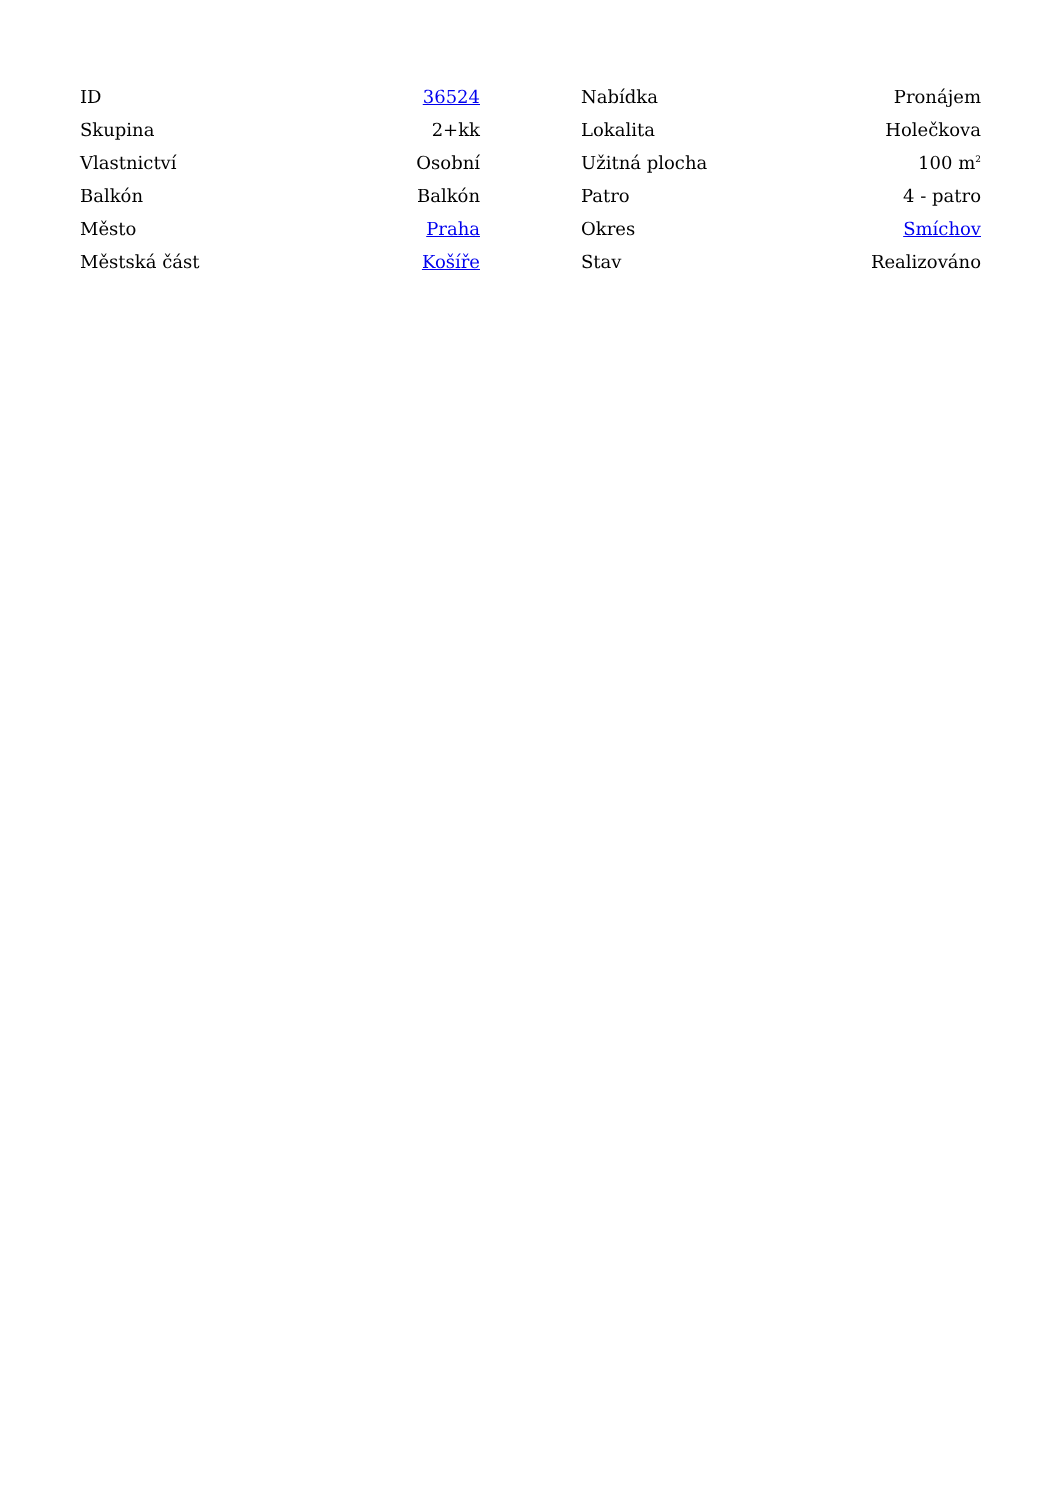| ID | 36524 |
| Skupina | 2+kk |
| Vlastnictví | Osobní |
| Balkón | Balkón |
| Město | Praha |
| Městská část | Košíře |
| Nabídka | Pronájem |
| Lokalita | Holečkova |
| Užitná plocha | 100 m<sup>2</sup> |
| Patro | 4 - patro |
| Okres | Smíchov |
| Stav | Realizováno |